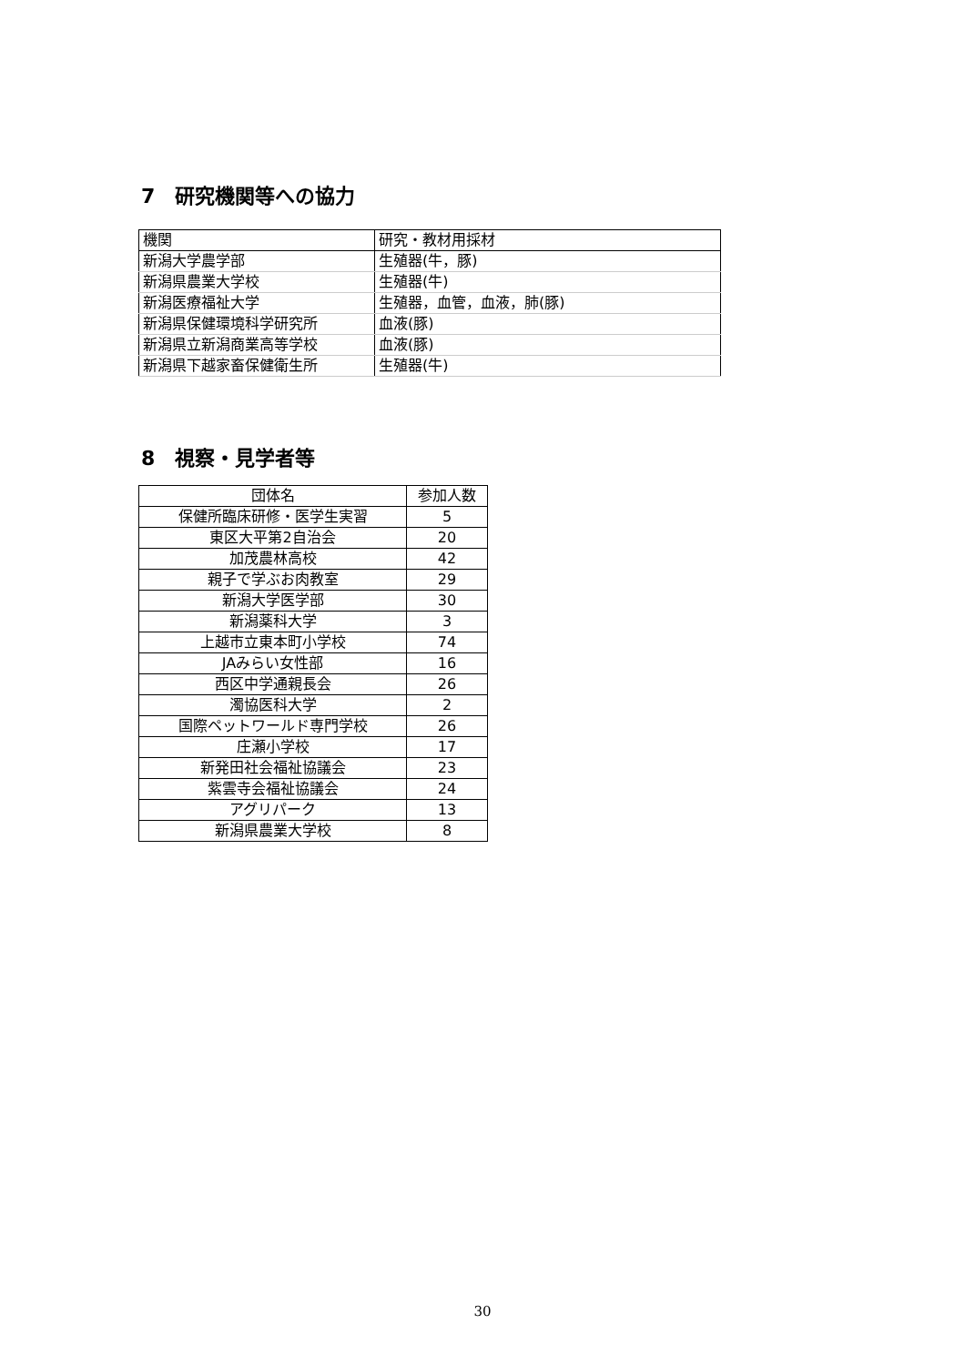7　研究機関等への協力
| 機関 | 研究・教材用採材 |
| --- | --- |
| 新潟大学農学部 | 生殖器(牛，豚) |
| 新潟県農業大学校 | 生殖器(牛) |
| 新潟医療福祉大学 | 生殖器，血管，血液，肺(豚) |
| 新潟県保健環境科学研究所 | 血液(豚) |
| 新潟県立新潟商業高等学校 | 血液(豚) |
| 新潟県下越家畜保健衛生所 | 生殖器(牛) |
8　視察・見学者等
| 団体名 | 参加人数 |
| --- | --- |
| 保健所臨床研修・医学生実習 | 5 |
| 東区大平第2自治会 | 20 |
| 加茂農林高校 | 42 |
| 親子で学ぶお肉教室 | 29 |
| 新潟大学医学部 | 30 |
| 新潟薬科大学 | 3 |
| 上越市立東本町小学校 | 74 |
| JAみらい女性部 | 16 |
| 西区中学通親長会 | 26 |
| 濁協医科大学 | 2 |
| 国際ペットワールド専門学校 | 26 |
| 庄瀬小学校 | 17 |
| 新発田社会福祉協議会 | 23 |
| 紫雲寺会福祉協議会 | 24 |
| アグリパーク | 13 |
| 新潟県農業大学校 | 8 |
30